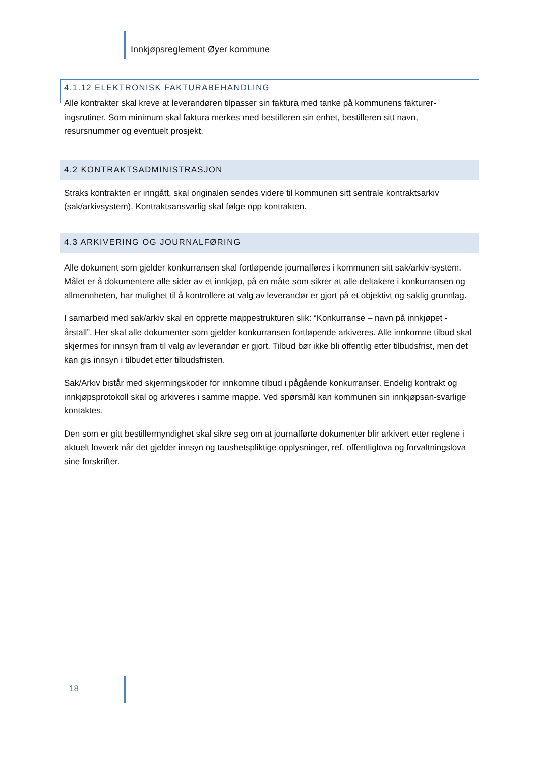Innkjøpsreglement Øyer kommune
4.1.12 ELEKTRONISK FAKTURABEHANDLING
Alle kontrakter skal kreve at leverandøren tilpasser sin faktura med tanke på kommunens fakturer-ingsrutiner. Som minimum skal faktura merkes med bestilleren sin enhet, bestilleren sitt navn, resursnummer og eventuelt prosjekt.
4.2 KONTRAKTSADMINISTRASJON
Straks kontrakten er inngått, skal originalen sendes videre til kommunen sitt sentrale kontraktsarkiv (sak/arkivsystem). Kontraktsansvarlig skal følge opp kontrakten.
4.3 ARKIVERING OG JOURNALFØRING
Alle dokument som gjelder konkurransen skal fortløpende journalføres i kommunen sitt sak/arkiv-system. Målet er å dokumentere alle sider av et innkjøp, på en måte som sikrer at alle deltakere i konkurransen og allmennheten, har mulighet til å kontrollere at valg av leverandør er gjort på et objektivt og saklig grunnlag.
I samarbeid med sak/arkiv skal en opprette mappestrukturen slik: “Konkurranse – navn på innkjøpet - årstall”. Her skal alle dokumenter som gjelder konkurransen fortløpende arkiveres. Alle innkomne tilbud skal skjermes for innsyn fram til valg av leverandør er gjort. Tilbud bør ikke bli offentlig etter tilbudsfrist, men det kan gis innsyn i tilbudet etter tilbudsfristen.
Sak/Arkiv bistår med skjermingskoder for innkomne tilbud i pågående konkurranser. Endelig kontrakt og innkjøpsprotokoll skal og arkiveres i samme mappe. Ved spørsmål kan kommunen sin innkjøpsan-svarlige kontaktes.
Den som er gitt bestillermyndighet skal sikre seg om at journalførte dokumenter blir arkivert etter reglene i aktuelt lovverk når det gjelder innsyn og taushetspliktige opplysninger, ref. offentliglova og forvaltningslova sine forskrifter.
18